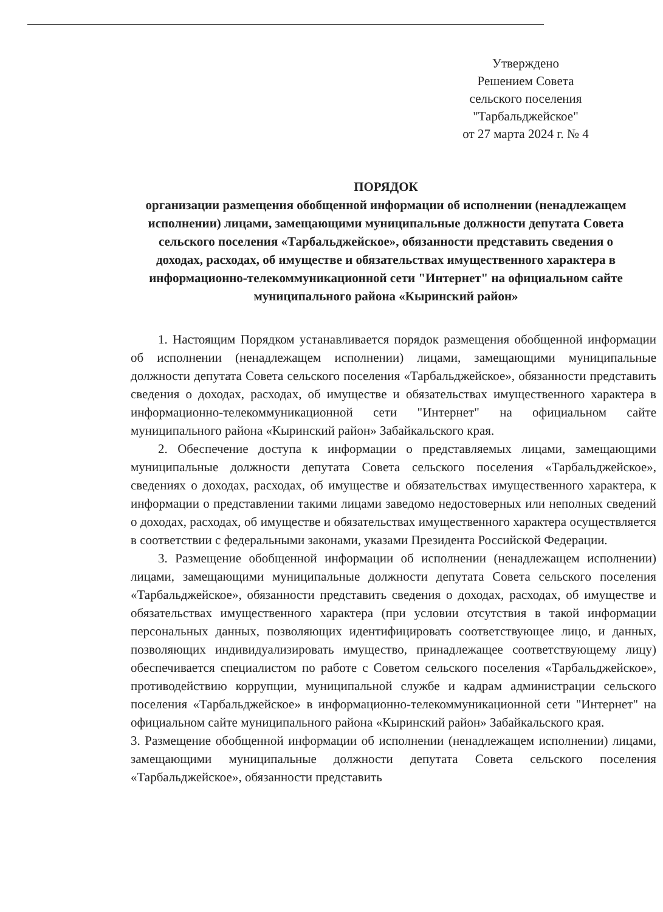Утверждено
Решением Совета
сельского поселения
"Тарбальджейское"
от 27 марта 2024 г. № 4
ПОРЯДОК
организации размещения обобщенной информации об исполнении (ненадлежащем исполнении) лицами, замещающими муниципальные должности депутата Совета сельского поселения «Тарбальджейское», обязанности представить сведения о доходах, расходах, об имуществе и обязательствах имущественного характера в информационно-телекоммуникационной сети "Интернет" на официальном сайте муниципального района «Кыринский район»
1. Настоящим Порядком устанавливается порядок размещения обобщенной информации об исполнении (ненадлежащем исполнении) лицами, замещающими муниципальные должности депутата Совета сельского поселения «Тарбальджейское», обязанности представить сведения о доходах, расходах, об имуществе и обязательствах имущественного характера в информационно-телекоммуникационной сети "Интернет" на официальном сайте муниципального района «Кыринский район» Забайкальского края.
2. Обеспечение доступа к информации о представляемых лицами, замещающими муниципальные должности депутата Совета сельского поселения «Тарбальджейское», сведениях о доходах, расходах, об имуществе и обязательствах имущественного характера, к информации о представлении такими лицами заведомо недостоверных или неполных сведений о доходах, расходах, об имуществе и обязательствах имущественного характера осуществляется в соответствии с федеральными законами, указами Президента Российской Федерации.
3. Размещение обобщенной информации об исполнении (ненадлежащем исполнении) лицами, замещающими муниципальные должности депутата Совета сельского поселения «Тарбальджейское», обязанности представить сведения о доходах, расходах, об имуществе и обязательствах имущественного характера (при условии отсутствия в такой информации персональных данных, позволяющих идентифицировать соответствующее лицо, и данных, позволяющих индивидуализировать имущество, принадлежащее соответствующему лицу) обеспечивается специалистом по работе с Советом сельского поселения «Тарбальджейское», противодействию коррупции, муниципальной службе и кадрам администрации сельского поселения «Тарбальджейское» в информационно-телекоммуникационной сети "Интернет" на официальном сайте муниципального района «Кыринский район» Забайкальского края.
3. Размещение обобщенной информации об исполнении (ненадлежащем исполнении) лицами, замещающими муниципальные должности депутата Совета сельского поселения «Тарбальджейское», обязанности представить